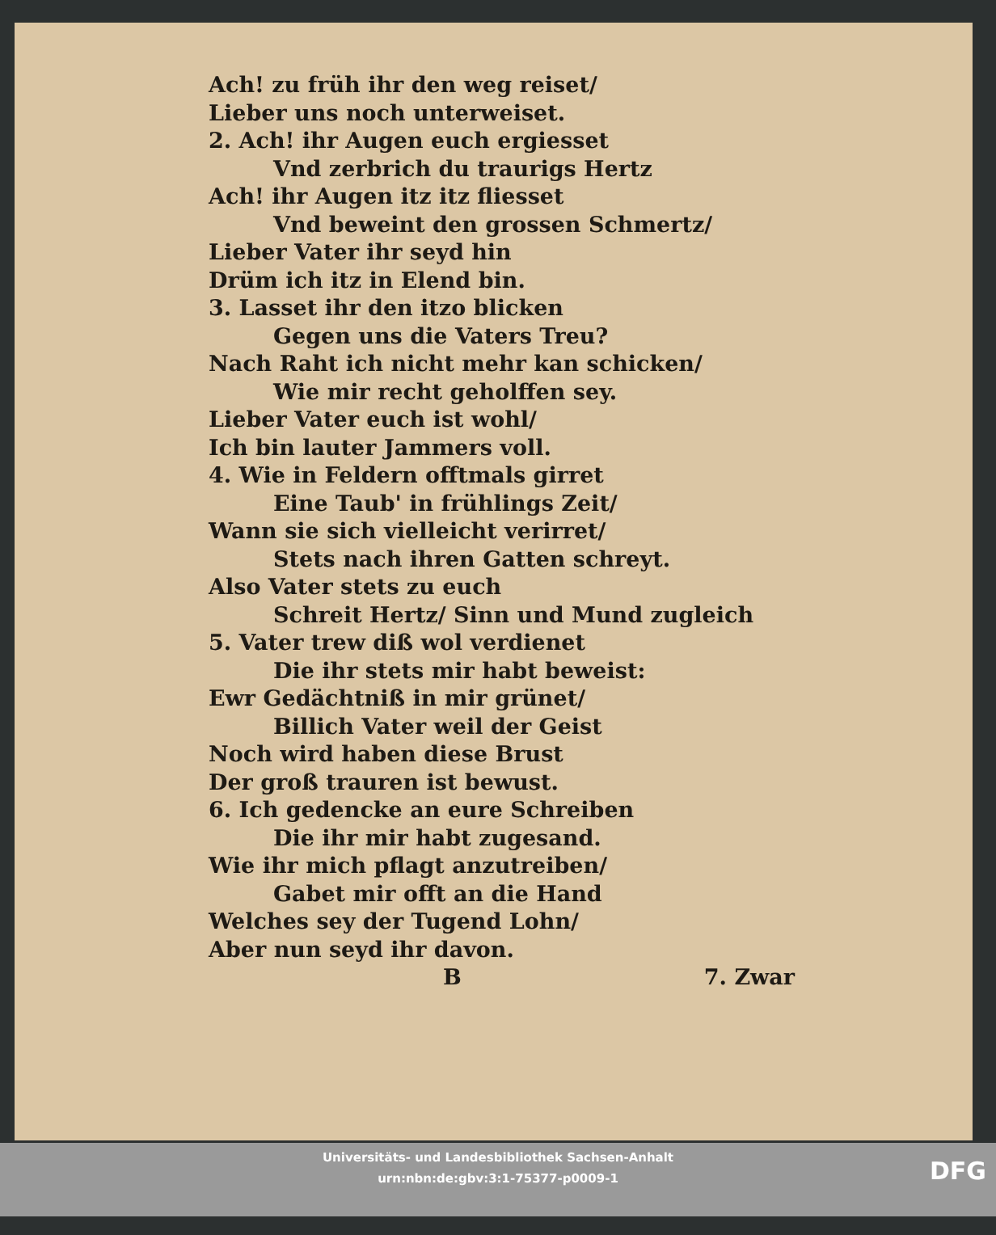Ach! zu früh ihr den weg reiset/
Lieber uns noch unterweiset.
2. Ach! ihr Augen euch ergiesset
Vnd zerbrich du traurigs Hertz
Ach! ihr Augen itz itz fliesset
Vnd beweint den grossen Schmertz/
Lieber Vater ihr seyd hin
Drüm ich itz in Elend bin.
3. Lasset ihr den itzo blicken
Gegen uns die Vaters Treu?
Nach Raht ich nicht mehr kan schicken/
Wie mir recht geholffen sey.
Lieber Vater euch ist wohl/
Ich bin lauter Jammers voll.
4. Wie in Feldern offtmals girret
Eine Taub' in frühlings Zeit/
Wann sie sich vielleicht verirret/
Stets nach ihren Gatten schreyt.
Also Vater stets zu euch
Schreit Hertz/ Sinn und Mund zugleich
5. Vater trew diß wol verdienet
Die ihr stets mir habt beweist:
Ewr Gedächtniß in mir grünet/
Billich Vater weil der Geist
Noch wird haben diese Brust
Der groß trauren ist bewust.
6. Ich gedencke an eure Schreiben
Die ihr mir habt zugesand.
Wie ihr mich pflagt anzutreiben/
Gabet mir offt an die Hand
Welches sey der Tugend Lohn/
Aber nun seyd ihr davon.
B 7. Zwar
Universitäts- und Landesbibliothek Sachsen-Anhalt
urn:nbn:de:gbv:3:1-75377-p0009-1
DFG